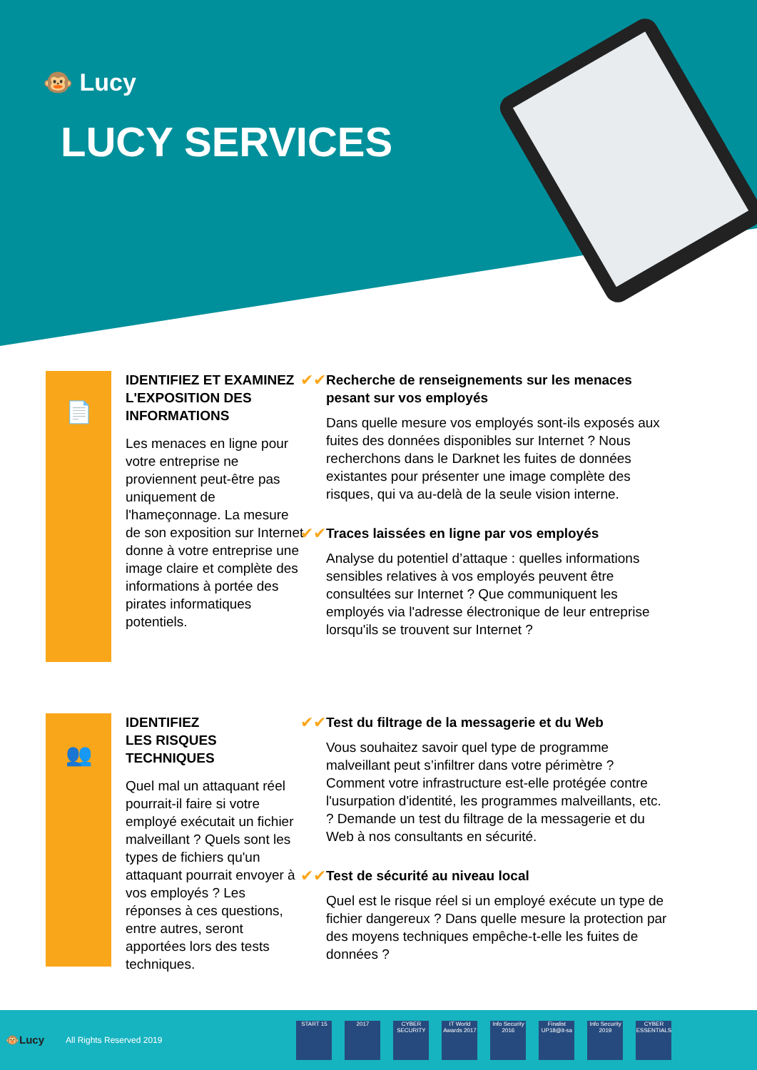🐵 Lucy
LUCY SERVICES
📄
IDENTIFIEZ ET EXAMINEZ L'EXPOSITION DES INFORMATIONS
Les menaces en ligne pour votre entreprise ne proviennent peut-être pas uniquement de l'hameçonnage. La mesure de son exposition sur Internet donne à votre entreprise une image claire et complète des informations à portée des pirates informatiques potentiels.
✔✔
Recherche de renseignements sur les menaces pesant sur vos employés
Dans quelle mesure vos employés sont-ils exposés aux fuites des données disponibles sur Internet ? Nous recherchons dans le Darknet les fuites de données existantes pour présenter une image complète des risques, qui va au-delà de la seule vision interne.
✔✔
Traces laissées en ligne par vos employés
Analyse du potentiel d’attaque : quelles informations sensibles relatives à vos employés peuvent être consultées sur Internet ? Que communiquent les employés via l'adresse électronique de leur entreprise lorsqu'ils se trouvent sur Internet ?
👥
IDENTIFIEZ
LES RISQUES
TECHNIQUES
Quel mal un attaquant réel pourrait-il faire si votre employé exécutait un fichier malveillant ? Quels sont les types de fichiers qu'un attaquant pourrait envoyer à vos employés ? Les réponses à ces questions, entre autres, seront apportées lors des tests techniques.
✔✔
Test du filtrage de la messagerie et du Web
Vous souhaitez savoir quel type de programme malveillant peut s’infiltrer dans votre périmètre ? Comment votre infrastructure est-elle protégée contre l'usurpation d'identité, les programmes malveillants, etc. ? Demande un test du filtrage de la messagerie et du Web à nos consultants en sécurité.
✔✔
Test de sécurité au niveau local
Quel est le risque réel si un employé exécute un type de fichier dangereux ? Dans quelle mesure la protection par des moyens techniques empêche-t-elle les fuites de données ?
🐵Lucy All Rights Reserved 2019
START 15 2017
CYBER SECURITY
IT World Awards 2017
Info Security 2016
Finalist UP18@it-sa
Info Security 2019
CYBER ESSENTIALS